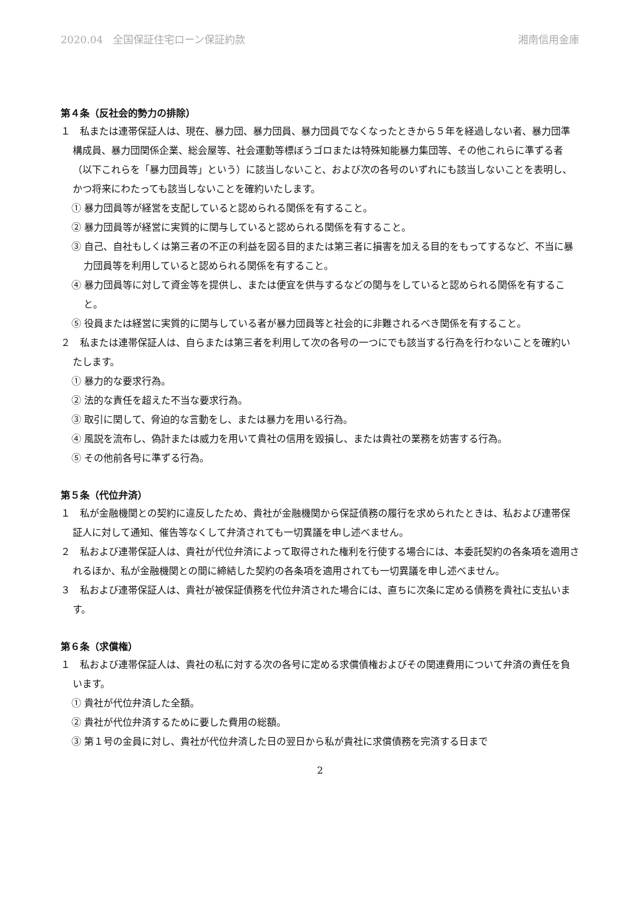2020.04　全国保証住宅ローン保証約款 湘南信用金庫
第４条（反社会的勢力の排除）
１　私または連帯保証人は、現在、暴力団、暴力団員、暴力団員でなくなったときから５年を経過しない者、暴力団準構成員、暴力団関係企業、総会屋等、社会運動等標ぼうゴロまたは特殊知能暴力集団等、その他これらに準ずる者（以下これらを「暴力団員等」という）に該当しないこと、および次の各号のいずれにも該当しないことを表明し、かつ将来にわたっても該当しないことを確約いたします。
① 暴力団員等が経営を支配していると認められる関係を有すること。
② 暴力団員等が経営に実質的に関与していると認められる関係を有すること。
③ 自己、自社もしくは第三者の不正の利益を図る目的または第三者に損害を加える目的をもってするなど、不当に暴力団員等を利用していると認められる関係を有すること。
④ 暴力団員等に対して資金等を提供し、または便宜を供与するなどの関与をしていると認められる関係を有すること。
⑤ 役員または経営に実質的に関与している者が暴力団員等と社会的に非難されるべき関係を有すること。
２　私または連帯保証人は、自らまたは第三者を利用して次の各号の一つにでも該当する行為を行わないことを確約いたします。
① 暴力的な要求行為。
② 法的な責任を超えた不当な要求行為。
③ 取引に関して、脅迫的な言動をし、または暴力を用いる行為。
④ 風説を流布し、偽計または威力を用いて貴社の信用を毀損し、または貴社の業務を妨害する行為。
⑤ その他前各号に準ずる行為。
第５条（代位弁済）
１　私が金融機関との契約に違反したため、貴社が金融機関から保証債務の履行を求められたときは、私および連帯保証人に対して通知、催告等なくして弁済されても一切異議を申し述べません。
２　私および連帯保証人は、貴社が代位弁済によって取得された権利を行使する場合には、本委託契約の各条項を適用されるほか、私が金融機関との間に締結した契約の各条項を適用されても一切異議を申し述べません。
３　私および連帯保証人は、貴社が被保証債務を代位弁済された場合には、直ちに次条に定める債務を貴社に支払います。
第６条（求償権）
１　私および連帯保証人は、貴社の私に対する次の各号に定める求償債権およびその関連費用について弁済の責任を負います。
① 貴社が代位弁済した全額。
② 貴社が代位弁済するために要した費用の総額。
③ 第１号の金員に対し、貴社が代位弁済した日の翌日から私が貴社に求償債務を完済する日まで
2